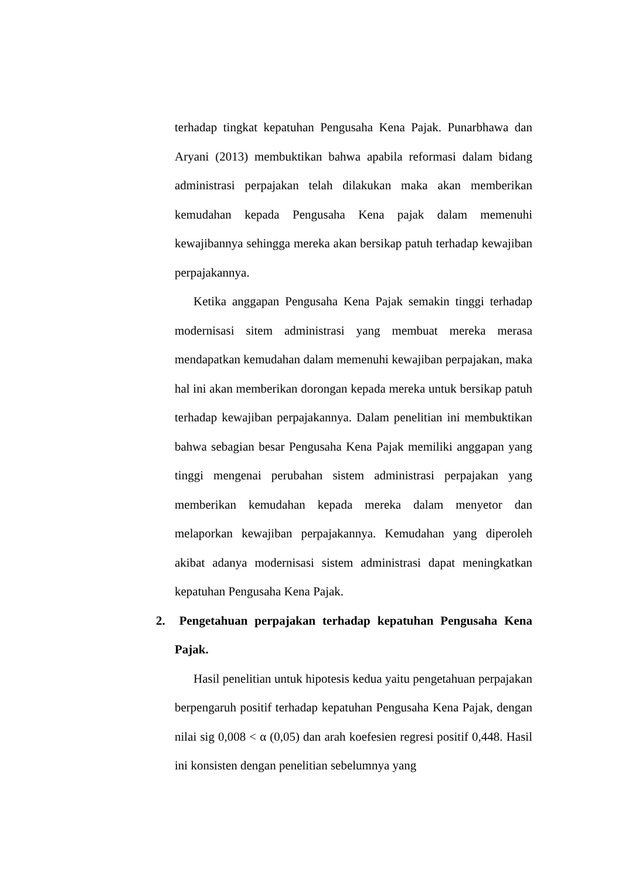terhadap tingkat kepatuhan Pengusaha Kena Pajak. Punarbhawa dan Aryani (2013) membuktikan bahwa apabila reformasi dalam bidang administrasi perpajakan telah dilakukan maka akan memberikan kemudahan kepada Pengusaha Kena pajak dalam memenuhi kewajibannya sehingga mereka akan bersikap patuh terhadap kewajiban perpajakannya.
Ketika anggapan Pengusaha Kena Pajak semakin tinggi terhadap modernisasi sitem administrasi yang membuat mereka merasa mendapatkan kemudahan dalam memenuhi kewajiban perpajakan, maka hal ini akan memberikan dorongan kepada mereka untuk bersikap patuh terhadap kewajiban perpajakannya. Dalam penelitian ini membuktikan bahwa sebagian besar Pengusaha Kena Pajak memiliki anggapan yang tinggi mengenai perubahan sistem administrasi perpajakan yang memberikan kemudahan kepada mereka dalam menyetor dan melaporkan kewajiban perpajakannya. Kemudahan yang diperoleh akibat adanya modernisasi sistem administrasi dapat meningkatkan kepatuhan Pengusaha Kena Pajak.
2. Pengetahuan perpajakan terhadap kepatuhan Pengusaha Kena Pajak.
Hasil penelitian untuk hipotesis kedua yaitu pengetahuan perpajakan berpengaruh positif terhadap kepatuhan Pengusaha Kena Pajak, dengan nilai sig 0,008 < α (0,05) dan arah koefesien regresi positif 0,448. Hasil ini konsisten dengan penelitian sebelumnya yang